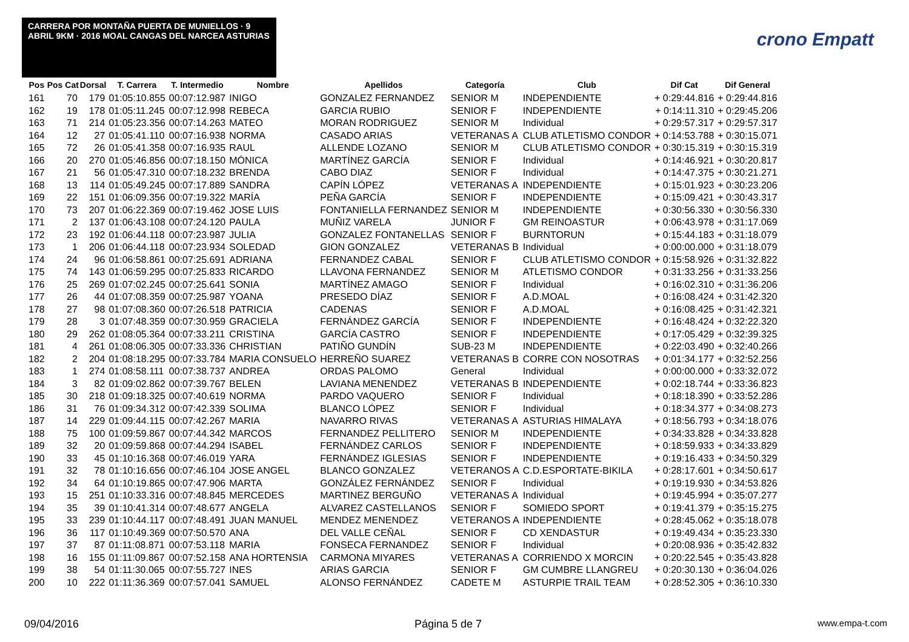CARRERA POR MONTAÑA PUERTA DE MUNIELLOS · 9 ABRIL 9KM · 2016 MOAL CANGAS DEL NARCEA ASTURIAS
crono Empatt
| Pos | Pos Cat | Dorsal | T. Carrera | T. Intermedio | Nombre | Apellidos | Categoría | Club | Dif Cat | Dif General |
| --- | --- | --- | --- | --- | --- | --- | --- | --- | --- | --- |
| 161 | 70 | 179 | 01:05:10.855 | 00:07:12.987 | INIGO | GONZALEZ FERNANDEZ | SENIOR M | INDEPENDIENTE | + 0:29:44.816 | + 0:29:44.816 |
| 162 | 19 | 178 | 01:05:11.245 | 00:07:12.998 | REBECA | GARCIA RUBIO | SENIOR F | INDEPENDIENTE | + 0:14:11.310 | + 0:29:45.206 |
| 163 | 71 | 214 | 01:05:23.356 | 00:07:14.263 | MATEO | MORAN RODRIGUEZ | SENIOR M | Individual | + 0:29:57.317 | + 0:29:57.317 |
| 164 | 12 | 27 | 01:05:41.110 | 00:07:16.938 | NORMA | CASADO ARIAS | VETERANAS A | CLUB ATLETISMO CONDOR | + 0:14:53.788 | + 0:30:15.071 |
| 165 | 72 | 26 | 01:05:41.358 | 00:07:16.935 | RAUL | ALLENDE LOZANO | SENIOR M | CLUB ATLETISMO CONDOR | + 0:30:15.319 | + 0:30:15.319 |
| 166 | 20 | 270 | 01:05:46.856 | 00:07:18.150 | MÓNICA | MARTÍNEZ GARCÍA | SENIOR F | Individual | + 0:14:46.921 | + 0:30:20.817 |
| 167 | 21 | 56 | 01:05:47.310 | 00:07:18.232 | BRENDA | CABO DIAZ | SENIOR F | Individual | + 0:14:47.375 | + 0:30:21.271 |
| 168 | 13 | 114 | 01:05:49.245 | 00:07:17.889 | SANDRA | CAPÍN LÓPEZ | VETERANAS A | INDEPENDIENTE | + 0:15:01.923 | + 0:30:23.206 |
| 169 | 22 | 151 | 01:06:09.356 | 00:07:19.322 | MARÍA | PEÑA GARCÍA | SENIOR F | INDEPENDIENTE | + 0:15:09.421 | + 0:30:43.317 |
| 170 | 73 | 207 | 01:06:22.369 | 00:07:19.462 | JOSE LUIS | FONTANIELLA FERNANDEZ | SENIOR M | INDEPENDIENTE | + 0:30:56.330 | + 0:30:56.330 |
| 171 | 2 | 137 | 01:06:43.108 | 00:07:24.120 | PAULA | MUÑIZ VARELA | JUNIOR F | GM REINOASTUR | + 0:06:43.978 | + 0:31:17.069 |
| 172 | 23 | 192 | 01:06:44.118 | 00:07:23.987 | JULIA | GONZALEZ FONTANELLAS | SENIOR F | BURNTORUN | + 0:15:44.183 | + 0:31:18.079 |
| 173 | 1 | 206 | 01:06:44.118 | 00:07:23.934 | SOLEDAD | GION GONZALEZ | VETERANAS B | Individual | + 0:00:00.000 | + 0:31:18.079 |
| 174 | 24 | 96 | 01:06:58.861 | 00:07:25.691 | ADRIANA | FERNANDEZ CABAL | SENIOR F | CLUB ATLETISMO CONDOR | + 0:15:58.926 | + 0:31:32.822 |
| 175 | 74 | 143 | 01:06:59.295 | 00:07:25.833 | RICARDO | LLAVONA FERNANDEZ | SENIOR M | ATLETISMO CONDOR | + 0:31:33.256 | + 0:31:33.256 |
| 176 | 25 | 269 | 01:07:02.245 | 00:07:25.641 | SONIA | MARTÍNEZ AMAGO | SENIOR F | Individual | + 0:16:02.310 | + 0:31:36.206 |
| 177 | 26 | 44 | 01:07:08.359 | 00:07:25.987 | YOANA | PRESEDO DÍAZ | SENIOR F | A.D.MOAL | + 0:16:08.424 | + 0:31:42.320 |
| 178 | 27 | 98 | 01:07:08.360 | 00:07:26.518 | PATRICIA | CADENAS | SENIOR F | A.D.MOAL | + 0:16:08.425 | + 0:31:42.321 |
| 179 | 28 | 3 | 01:07:48.359 | 00:07:30.959 | GRACIELA | FERNÁNDEZ GARCÍA | SENIOR F | INDEPENDIENTE | + 0:16:48.424 | + 0:32:22.320 |
| 180 | 29 | 262 | 01:08:05.364 | 00:07:33.211 | CRISTINA | GARCÍA CASTRO | SENIOR F | INDEPENDIENTE | + 0:17:05.429 | + 0:32:39.325 |
| 181 | 4 | 261 | 01:08:06.305 | 00:07:33.336 | CHRISTIAN | PATIÑO GUNDÍN | SUB-23 M | INDEPENDIENTE | + 0:22:03.490 | + 0:32:40.266 |
| 182 | 2 | 204 | 01:08:18.295 | 00:07:33.784 | MARIA CONSUELO | HERREÑO SUAREZ | VETERANAS B | CORRE CON NOSOTRAS | + 0:01:34.177 | + 0:32:52.256 |
| 183 | 1 | 274 | 01:08:58.111 | 00:07:38.737 | ANDREA | ORDAS PALOMO | General | Individual | + 0:00:00.000 | + 0:33:32.072 |
| 184 | 3 | 82 | 01:09:02.862 | 00:07:39.767 | BELEN | LAVIANA MENENDEZ | VETERANAS B | INDEPENDIENTE | + 0:02:18.744 | + 0:33:36.823 |
| 185 | 30 | 218 | 01:09:18.325 | 00:07:40.619 | NORMA | PARDO VAQUERO | SENIOR F | Individual | + 0:18:18.390 | + 0:33:52.286 |
| 186 | 31 | 76 | 01:09:34.312 | 00:07:42.339 | SOLIMA | BLANCO LÓPEZ | SENIOR F | Individual | + 0:18:34.377 | + 0:34:08.273 |
| 187 | 14 | 229 | 01:09:44.115 | 00:07:42.267 | MARIA | NAVARRO RIVAS | VETERANAS A | ASTURIAS HIMALAYA | + 0:18:56.793 | + 0:34:18.076 |
| 188 | 75 | 100 | 01:09:59.867 | 00:07:44.342 | MARCOS | FERNANDEZ PELLITERO | SENIOR M | INDEPENDIENTE | + 0:34:33.828 | + 0:34:33.828 |
| 189 | 32 | 20 | 01:09:59.868 | 00:07:44.294 | ISABEL | FERNÁNDEZ CARLOS | SENIOR F | INDEPENDIENTE | + 0:18:59.933 | + 0:34:33.829 |
| 190 | 33 | 45 | 01:10:16.368 | 00:07:46.019 | YARA | FERNÁNDEZ IGLESIAS | SENIOR F | INDEPENDIENTE | + 0:19:16.433 | + 0:34:50.329 |
| 191 | 32 | 78 | 01:10:16.656 | 00:07:46.104 | JOSE ANGEL | BLANCO GONZALEZ | VETERANOS A | C.D.ESPORTATE-BIKILA | + 0:28:17.601 | + 0:34:50.617 |
| 192 | 34 | 64 | 01:10:19.865 | 00:07:47.906 | MARTA | GONZÁLEZ FERNÁNDEZ | SENIOR F | Individual | + 0:19:19.930 | + 0:34:53.826 |
| 193 | 15 | 251 | 01:10:33.316 | 00:07:48.845 | MERCEDES | MARTINEZ BERGUÑO | VETERANAS A | Individual | + 0:19:45.994 | + 0:35:07.277 |
| 194 | 35 | 39 | 01:10:41.314 | 00:07:48.677 | ANGELA | ALVAREZ CASTELLANOS | SENIOR F | SOMIEDO SPORT | + 0:19:41.379 | + 0:35:15.275 |
| 195 | 33 | 239 | 01:10:44.117 | 00:07:48.491 | JUAN MANUEL | MENDEZ MENENDEZ | VETERANOS A | INDEPENDIENTE | + 0:28:45.062 | + 0:35:18.078 |
| 196 | 36 | 117 | 01:10:49.369 | 00:07:50.570 | ANA | DEL VALLE CEÑAL | SENIOR F | CD XENDASTUR | + 0:19:49.434 | + 0:35:23.330 |
| 197 | 37 | 87 | 01:11:08.871 | 00:07:53.118 | MARIA | FONSECA FERNANDEZ | SENIOR F | Individual | + 0:20:08.936 | + 0:35:42.832 |
| 198 | 16 | 155 | 01:11:09.867 | 00:07:52.158 | ANA HORTENSIA | CARMONA MIYARES | VETERANAS A | CORRIENDO X MORCIN | + 0:20:22.545 | + 0:35:43.828 |
| 199 | 38 | 54 | 01:11:30.065 | 00:07:55.727 | INES | ARIAS GARCIA | SENIOR F | GM CUMBRE LLANGREU | + 0:20:30.130 | + 0:36:04.026 |
| 200 | 10 | 222 | 01:11:36.369 | 00:07:57.041 | SAMUEL | ALONSO FERNÁNDEZ | CADETE M | ASTURPIE TRAIL TEAM | + 0:28:52.305 | + 0:36:10.330 |
09/04/2016 Página 5 de 7 www.empa-t.com